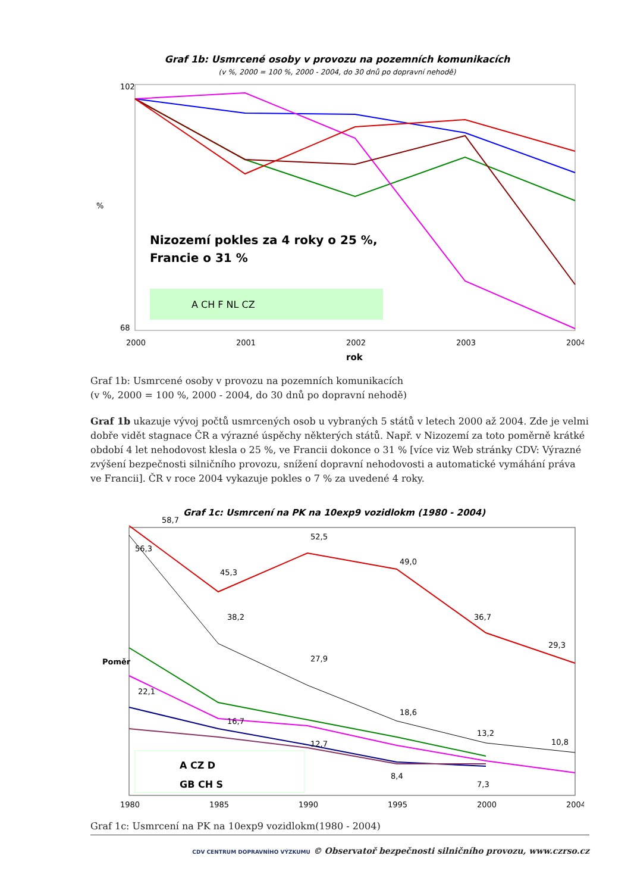Graf 1b: Usmrcené osoby v provozu na pozemních komunikacích
(v %, 2000 = 100 %, 2000 - 2004, do 30 dnů po dopravní nehodě)
102
68
%
Nizozemí pokles za 4 roky o 25 %,
Francie o 31 %
A CH F NL CZ
2000
2001
2002
2003
2004
rok
Graf 1b: Usmrcené osoby v provozu na pozemních komunikacích
(v %, 2000 = 100 %, 2000 - 2004, do 30 dnů po dopravní nehodě)
Graf 1b ukazuje vývoj počtů usmrcených osob u vybraných 5 států v letech 2000 až 2004. Zde je velmi dobře vidět stagnace ČR a výrazné úspěchy některých států. Např. v Nizozemí za toto poměrně krátké období 4 let nehodovost klesla o 25 %, ve Francii dokonce o 31 % [více viz Web stránky CDV: Výrazné zvýšení bezpečnosti silničního provozu, snížení dopravní nehodovosti a automatické vymáhání práva ve Francii]. ČR v roce 2004 vykazuje pokles o 7 % za uvedené 4 roky.
Graf 1c: Usmrcení na PK na 10exp9 vozidlokm (1980 - 2004)
Poměr
58,7
56,3
45,3
52,5
49,0
36,7
29,3
38,2
27,9
18,6
13,2
10,8
22,1
16,7
12,7
8,4
7,3
A CZ D
GB CH S
1980
1985
1990
1995
2000
2004
Graf 1c: Usmrcení na PK na 10exp9 vozidlokm(1980 - 2004)
CDV CENTRUM DOPRAVNÍHO VÝZKUMU © Observatoř bezpečnosti silničního provozu, www.czrso.cz